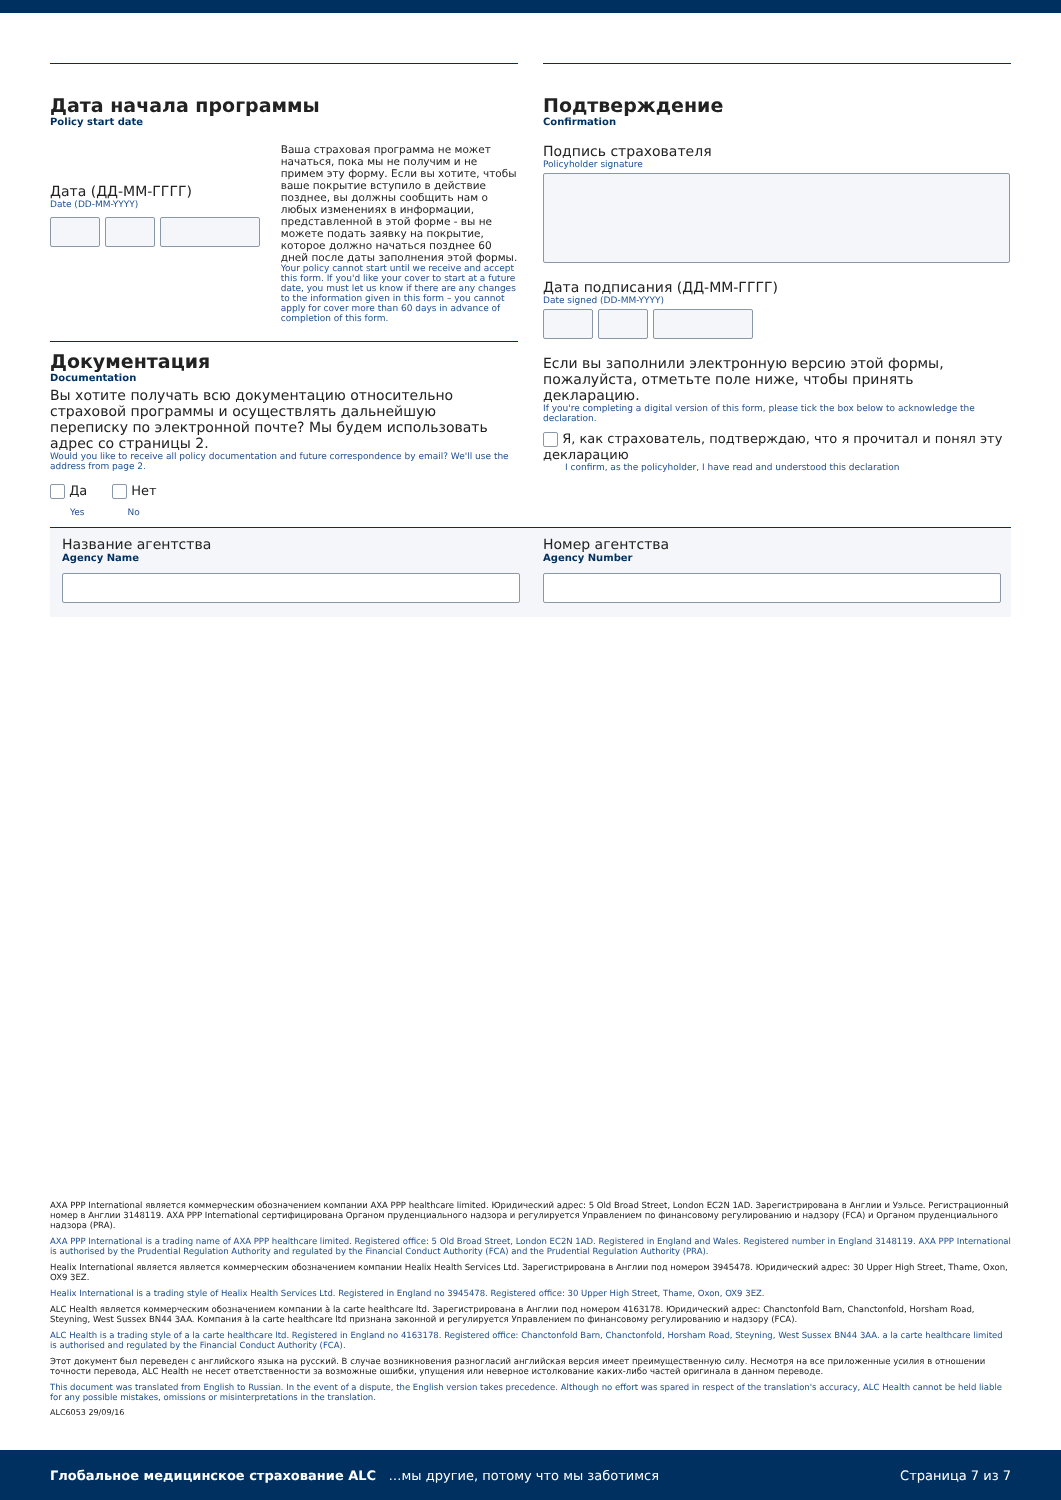Дата начала программы
Policy start date
Дата (ДД-ММ-ГГГГ)
Date (DD-MM-YYYY)
Ваша страховая программа не может начаться, пока мы не получим и не примем эту форму. Если вы хотите, чтобы ваше покрытие вступило в действие позднее, вы должны сообщить нам о любых изменениях в информации, представленной в этой форме - вы не можете подать заявку на покрытие, которое должно начаться позднее 60 дней после даты заполнения этой формы.
Your policy cannot start until we receive and accept this form. If you'd like your cover to start at a future date, you must let us know if there are any changes to the information given in this form – you cannot apply for cover more than 60 days in advance of completion of this form.
Документация
Documentation
Вы хотите получать всю документацию относительно страховой программы и осуществлять дальнейшую переписку по электронной почте? Мы будем использовать адрес со страницы 2.
Would you like to receive all policy documentation and future correspondence by email? We'll use the address from page 2.
Да Нет
Yes No
Подтверждение
Confirmation
Подпись страхователя
Policyholder signature
Дата подписания (ДД-ММ-ГГГГ)
Date signed (DD-MM-YYYY)
Если вы заполнили электронную версию этой формы, пожалуйста, отметьте поле ниже, чтобы принять декларацию.
If you're completing a digital version of this form, please tick the box below to acknowledge the declaration.
Я, как страхователь, подтверждаю, что я прочитал и понял эту декларацию
I confirm, as the policyholder, I have read and understood this declaration
Название агентства
Agency Name
Номер агентства
Agency Number
AXA PPP International является коммерческим обозначением компании AXA PPP healthcare limited. Юридический адрес: 5 Old Broad Street, London EC2N 1AD. Зарегистрирована в Англии и Уэльсе. Регистрационный номер в Англии 3148119. AXA PPP International сертифицирована Органом пруденциального надзора и регулируется Управлением по финансовому регулированию и надзору (FCA) и Органом пруденциального надзора (PRA).
AXA PPP International is a trading name of AXA PPP healthcare limited. Registered office: 5 Old Broad Street, London EC2N 1AD. Registered in England and Wales. Registered number in England 3148119. AXA PPP International is authorised by the Prudential Regulation Authority and regulated by the Financial Conduct Authority (FCA) and the Prudential Regulation Authority (PRA).
Healix International является является коммерческим обозначением компании Healix Health Services Ltd. Зарегистрирована в Англии под номером 3945478. Юридический адрес: 30 Upper High Street, Thame, Oxon, OX9 3EZ.
Healix International is a trading style of Healix Health Services Ltd. Registered in England no 3945478. Registered office: 30 Upper High Street, Thame, Oxon, OX9 3EZ.
ALC Health является коммерческим обозначением компании à la carte healthcare ltd. Зарегистрирована в Англии под номером 4163178. Юридический адрес: Chanctonfold Barn, Chanctonfold, Horsham Road, Steyning, West Sussex BN44 3AA. Компания à la carte healthcare ltd признана законной и регулируется Управлением по финансовому регулированию и надзору (FCA).
ALC Health is a trading style of a la carte healthcare ltd. Registered in England no 4163178. Registered office: Chanctonfold Barn, Chanctonfold, Horsham Road, Steyning, West Sussex BN44 3AA. a la carte healthcare limited is authorised and regulated by the Financial Conduct Authority (FCA).
Этот документ был переведен с английского языка на русский. В случае возникновения разногласий английская версия имеет преимущественную силу. Несмотря на все приложенные усилия в отношении точности перевода, ALC Health не несет ответственности за возможные ошибки, упущения или неверное истолкование каких-либо частей оригинала в данном переводе.
This document was translated from English to Russian. In the event of a dispute, the English version takes precedence. Although no effort was spared in respect of the translation's accuracy, ALC Health cannot be held liable for any possible mistakes, omissions or misinterpretations in the translation.
ALC6053 29/09/16
Глобальное медицинское страхование ALC …мы другие, потому что мы заботимся Страница 7 из 7